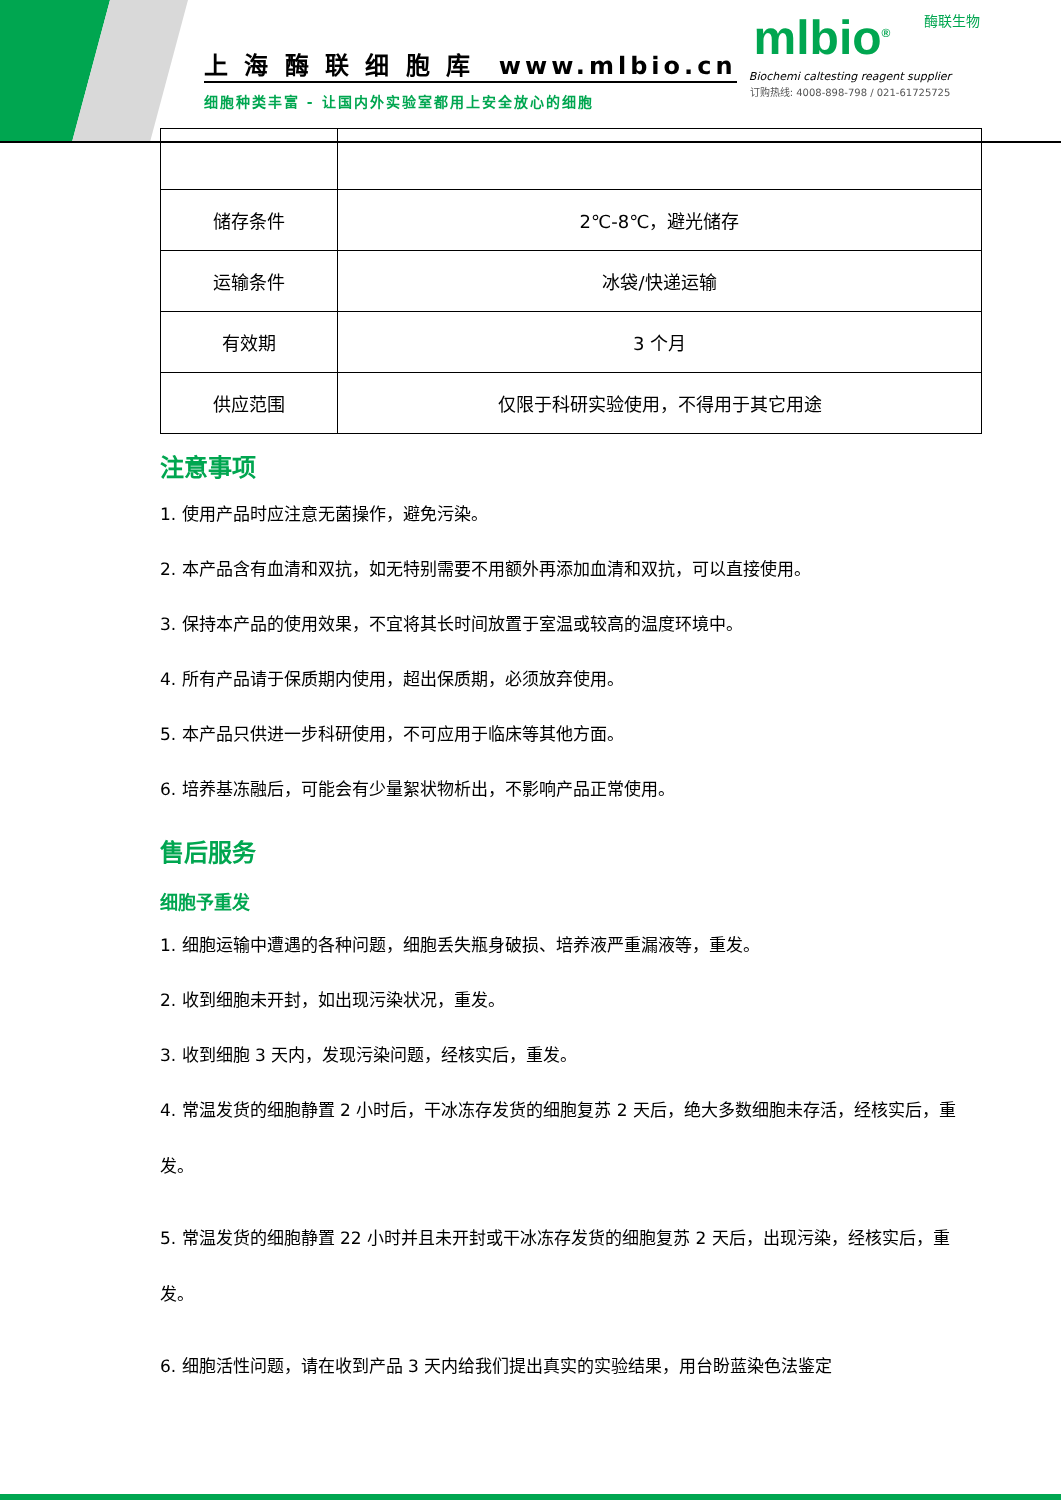上 海 酶 联 细 胞 库 www.mlbio.cn
细胞种类丰富 - 让国内外实验室都用上安全放心的细胞
酶联生物
mlbio<sup>®</sup>
Biochemi caltesting reagent supplier
订购热线: 4008-898-798 / 021-61725725
| 储存条件 | 2℃-8℃，避光储存 |
| 运输条件 | 冰袋/快递运输 |
| 有效期 | 3 个月 |
| 供应范围 | 仅限于科研实验使用，不得用于其它用途 |
注意事项
1. 使用产品时应注意无菌操作，避免污染。
2. 本产品含有血清和双抗，如无特别需要不用额外再添加血清和双抗，可以直接使用。
3. 保持本产品的使用效果，不宜将其长时间放置于室温或较高的温度环境中。
4. 所有产品请于保质期内使用，超出保质期，必须放弃使用。
5. 本产品只供进一步科研使用，不可应用于临床等其他方面。
6. 培养基冻融后，可能会有少量絮状物析出，不影响产品正常使用。
售后服务
细胞予重发
1. 细胞运输中遭遇的各种问题，细胞丢失瓶身破损、培养液严重漏液等，重发。
2. 收到细胞未开封，如出现污染状况，重发。
3. 收到细胞 3 天内，发现污染问题，经核实后，重发。
4. 常温发货的细胞静置 2 小时后，干冰冻存发货的细胞复苏 2 天后，绝大多数细胞未存活，经核实后，重发。
5. 常温发货的细胞静置 22 小时并且未开封或干冰冻存发货的细胞复苏 2 天后，出现污染，经核实后，重发。
6. 细胞活性问题，请在收到产品 3 天内给我们提出真实的实验结果，用台盼蓝染色法鉴定